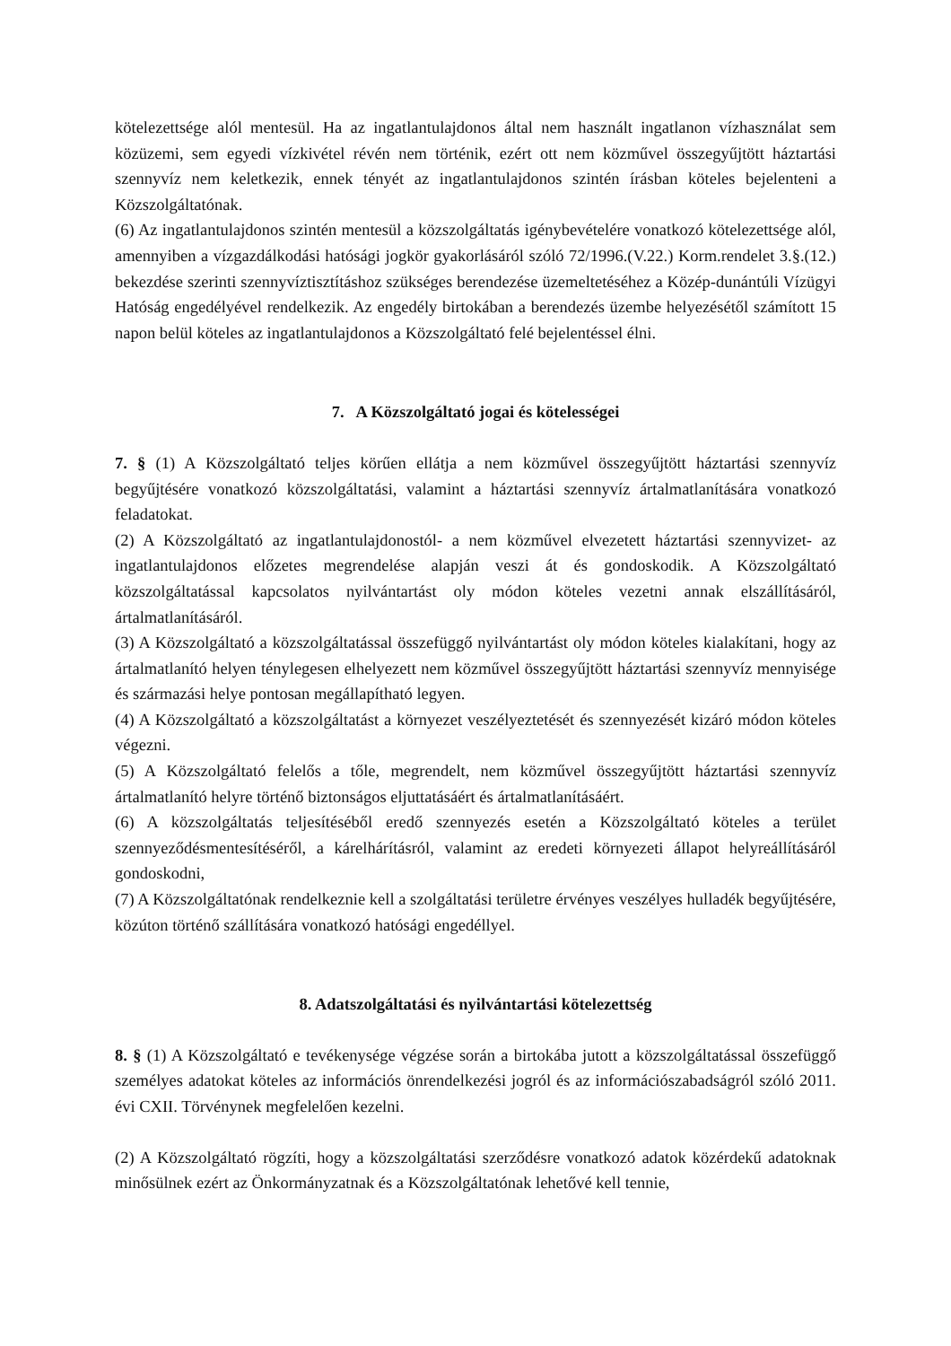kötelezettsége alól mentesül. Ha az ingatlantulajdonos által nem használt ingatlanon vízhasználat sem közüzemi, sem egyedi vízkivétel révén nem történik, ezért ott nem közművel összegyűjtött háztartási szennyvíz nem keletkezik, ennek tényét az ingatlantulajdonos szintén írásban köteles bejelenteni a Közszolgáltatónak.
(6) Az ingatlantulajdonos szintén mentesül a közszolgáltatás igénybevételére vonatkozó kötelezettsége alól, amennyiben a vízgazdálkodási hatósági jogkör gyakorlásáról szóló 72/1996.(V.22.) Korm.rendelet 3.§.(12.) bekezdése szerinti szennyvíztisztításhoz szükséges berendezése üzemeltetéséhez a Közép-dunántúli Vízügyi Hatóság engedélyével rendelkezik. Az engedély birtokában a berendezés üzembe helyezésétől számított 15 napon belül köteles az ingatlantulajdonos a Közszolgáltató felé bejelentéssel élni.
7. A Közszolgáltató jogai és kötelességei
7. § (1) A Közszolgáltató teljes körűen ellátja a nem közművel összegyűjtött háztartási szennyvíz begyűjtésére vonatkozó közszolgáltatási, valamint a háztartási szennyvíz ártalmatlanítására vonatkozó feladatokat.
(2) A Közszolgáltató az ingatlantulajdonostól- a nem közművel elvezetett háztartási szennyvizet- az ingatlantulajdonos előzetes megrendelése alapján veszi át és gondoskodik. A Közszolgáltató közszolgáltatással kapcsolatos nyilvántartást oly módon köteles vezetni annak elszállításáról, ártalmatlanításáról.
(3) A Közszolgáltató a közszolgáltatással összefüggő nyilvántartást oly módon köteles kialakítani, hogy az ártalmatlanító helyen ténylegesen elhelyezett nem közművel összegyűjtött háztartási szennyvíz mennyisége és származási helye pontosan megállapítható legyen.
(4) A Közszolgáltató a közszolgáltatást a környezet veszélyeztetését és szennyezését kizáró módon köteles végezni.
(5) A Közszolgáltató felelős a tőle, megrendelt, nem közművel összegyűjtött háztartási szennyvíz ártalmatlanító helyre történő biztonságos eljuttatásáért és ártalmatlanításáért.
(6) A közszolgáltatás teljesítéséből eredő szennyezés esetén a Közszolgáltató köteles a terület szennyeződésmentesítéséről, a kárelhárításról, valamint az eredeti környezeti állapot helyreállításáról gondoskodni,
(7) A Közszolgáltatónak rendelkeznie kell a szolgáltatási területre érvényes veszélyes hulladék begyűjtésére, közúton történő szállítására vonatkozó hatósági engedéllyel.
8. Adatszolgáltatási és nyilvántartási kötelezettség
8. § (1) A Közszolgáltató e tevékenysége végzése során a birtokába jutott a közszolgáltatással összefüggő személyes adatokat köteles az információs önrendelkezési jogról és az információszabadságról szóló 2011. évi CXII. Törvénynek megfelelően kezelni.
(2) A Közszolgáltató rögzíti, hogy a közszolgáltatási szerződésre vonatkozó adatok közérdekű adatoknak minősülnek ezért az Önkormányzatnak és a Közszolgáltatónak lehetővé kell tennie,